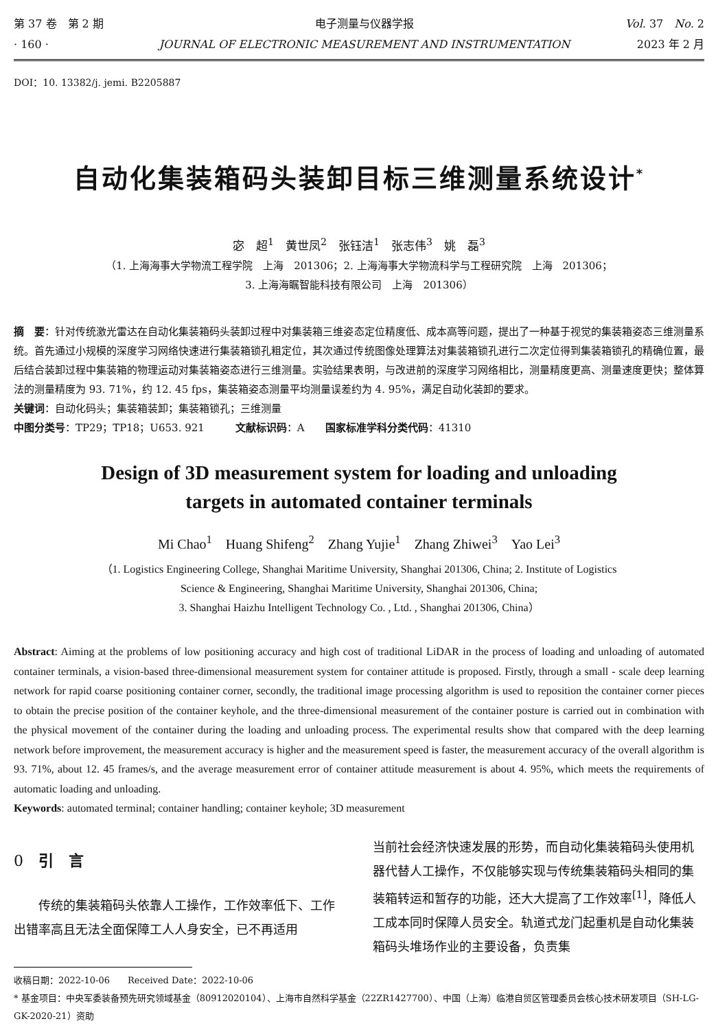第 37 卷　第 2 期
· 160 ·
电子测量与仪器学报
JOURNAL OF ELECTRONIC MEASUREMENT AND INSTRUMENTATION
Vol. 37　No. 2
2023 年 2 月
DOI：10. 13382/j. jemi. B2205887
自动化集装箱码头装卸目标三维测量系统设计<sup>*</sup>
宓　超<sup>1</sup>　黄世凤<sup>2</sup>　张钰洁<sup>1</sup>　张志伟<sup>3</sup>　姚　磊<sup>3</sup>
（1. 上海海事大学物流工程学院　上海　201306；2. 上海海事大学物流科学与工程研究院　上海　201306；
3. 上海海瞩智能科技有限公司　上海　201306）
摘　要：针对传统激光雷达在自动化集装箱码头装卸过程中对集装箱三维姿态定位精度低、成本高等问题，提出了一种基于视觉的集装箱姿态三维测量系统。首先通过小规模的深度学习网络快速进行集装箱锁孔粗定位，其次通过传统图像处理算法对集装箱锁孔进行二次定位得到集装箱锁孔的精确位置，最后结合装卸过程中集装箱的物理运动对集装箱姿态进行三维测量。实验结果表明，与改进前的深度学习网络相比，测量精度更高、测量速度更快；整体算法的测量精度为 93. 71%，约 12. 45 fps，集装箱姿态测量平均测量误差约为 4. 95%，满足自动化装卸的要求。
关键词：自动化码头；集装箱装卸；集装箱锁孔；三维测量
中图分类号：TP29；TP18；U653. 921　　　文献标识码：A　　国家标准学科分类代码：41310
Design of 3D measurement system for loading and unloading
targets in automated container terminals
Mi Chao<sup>1</sup>　Huang Shifeng<sup>2</sup>　Zhang Yujie<sup>1</sup>　Zhang Zhiwei<sup>3</sup>　Yao Lei<sup>3</sup>
（1. Logistics Engineering College, Shanghai Maritime University, Shanghai 201306, China; 2. Institute of Logistics
Science & Engineering, Shanghai Maritime University, Shanghai 201306, China;
3. Shanghai Haizhu Intelligent Technology Co. , Ltd. , Shanghai 201306, China）
Abstract: Aiming at the problems of low positioning accuracy and high cost of traditional LiDAR in the process of loading and unloading of automated container terminals, a vision-based three-dimensional measurement system for container attitude is proposed. Firstly, through a small - scale deep learning network for rapid coarse positioning container corner, secondly, the traditional image processing algorithm is used to reposition the container corner pieces to obtain the precise position of the container keyhole, and the three-dimensional measurement of the container posture is carried out in combination with the physical movement of the container during the loading and unloading process. The experimental results show that compared with the deep learning network before improvement, the measurement accuracy is higher and the measurement speed is faster, the measurement accuracy of the overall algorithm is 93. 71%, about 12. 45 frames/s, and the average measurement error of container attitude measurement is about 4. 95%, which meets the requirements of automatic loading and unloading.
Keywords: automated terminal; container handling; container keyhole; 3D measurement
0　引　言
　　传统的集装箱码头依靠人工操作，工作效率低下、工作出错率高且无法全面保障工人人身安全，已不再适用
当前社会经济快速发展的形势，而自动化集装箱码头使用机器代替人工操作，不仅能够实现与传统集装箱码头相同的集装箱转运和暂存的功能，还大大提高了工作效率<sup>[1]</sup>，降低人工成本同时保障人员安全。轨道式龙门起重机是自动化集装箱码头堆场作业的主要设备，负责集
收稿日期：2022-10-06　　Received Date：2022-10-06
* 基金项目：中央军委装备预先研究领域基金（80912020104）、上海市自然科学基金（22ZR1427700）、中国（上海）临港自贸区管理委员会核心技术研发项目（SH-LG-GK-2020-21）资助